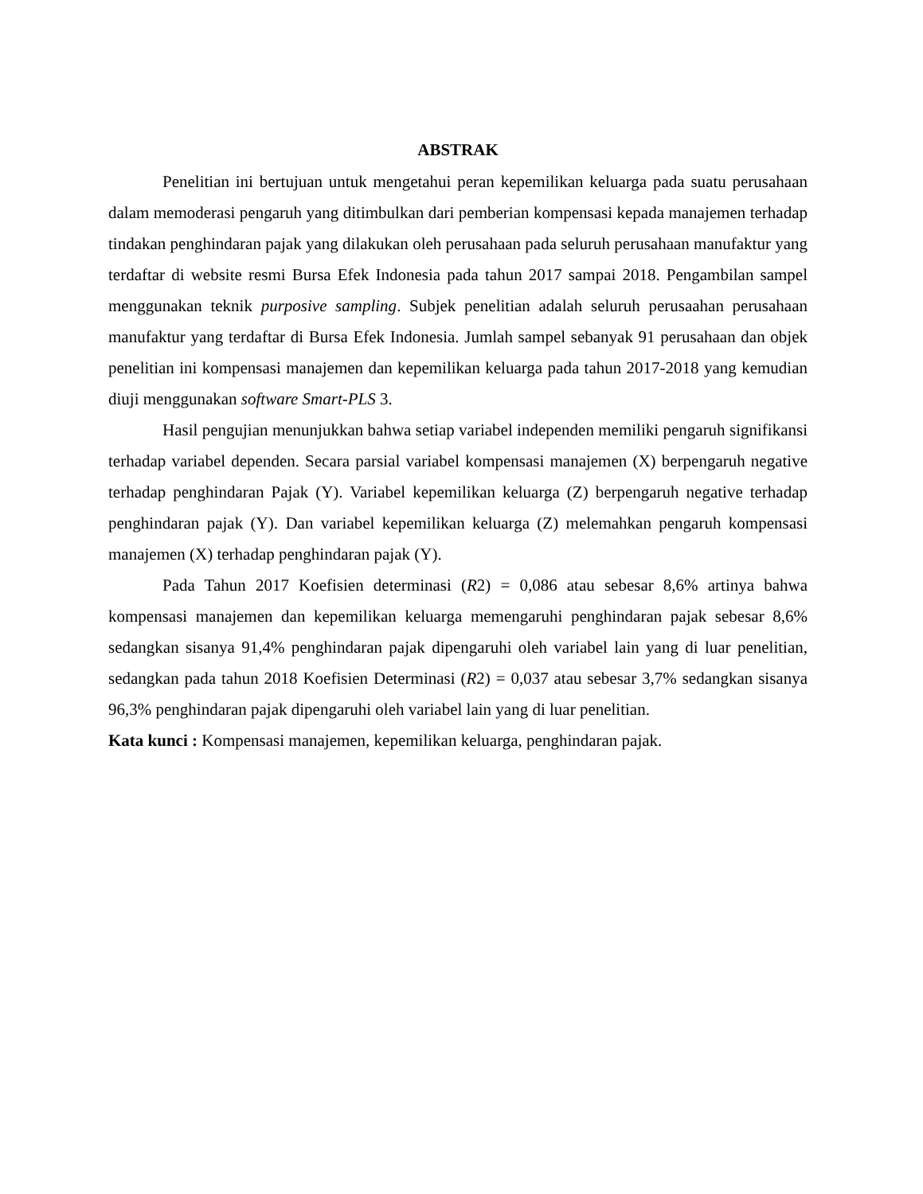ABSTRAK
Penelitian ini bertujuan untuk mengetahui peran kepemilikan keluarga pada suatu perusahaan dalam memoderasi pengaruh yang ditimbulkan dari pemberian kompensasi kepada manajemen terhadap tindakan penghindaran pajak yang dilakukan oleh perusahaan pada seluruh perusahaan manufaktur yang terdaftar di website resmi Bursa Efek Indonesia pada tahun 2017 sampai 2018. Pengambilan sampel menggunakan teknik purposive sampling. Subjek penelitian adalah seluruh perusaahan perusahaan manufaktur yang terdaftar di Bursa Efek Indonesia. Jumlah sampel sebanyak 91 perusahaan dan objek penelitian ini kompensasi manajemen dan kepemilikan keluarga pada tahun 2017-2018 yang kemudian diuji menggunakan software Smart-PLS 3.
Hasil pengujian menunjukkan bahwa setiap variabel independen memiliki pengaruh signifikansi terhadap variabel dependen. Secara parsial variabel kompensasi manajemen (X) berpengaruh negative terhadap penghindaran Pajak (Y). Variabel kepemilikan keluarga (Z) berpengaruh negative terhadap penghindaran pajak (Y). Dan variabel kepemilikan keluarga (Z) melemahkan pengaruh kompensasi manajemen (X) terhadap penghindaran pajak (Y).
Pada Tahun 2017 Koefisien determinasi (R2) = 0,086 atau sebesar 8,6% artinya bahwa kompensasi manajemen dan kepemilikan keluarga memengaruhi penghindaran pajak sebesar 8,6% sedangkan sisanya 91,4% penghindaran pajak dipengaruhi oleh variabel lain yang di luar penelitian, sedangkan pada tahun 2018 Koefisien Determinasi (R2) = 0,037 atau sebesar 3,7% sedangkan sisanya 96,3% penghindaran pajak dipengaruhi oleh variabel lain yang di luar penelitian.
Kata kunci : Kompensasi manajemen, kepemilikan keluarga, penghindaran pajak.